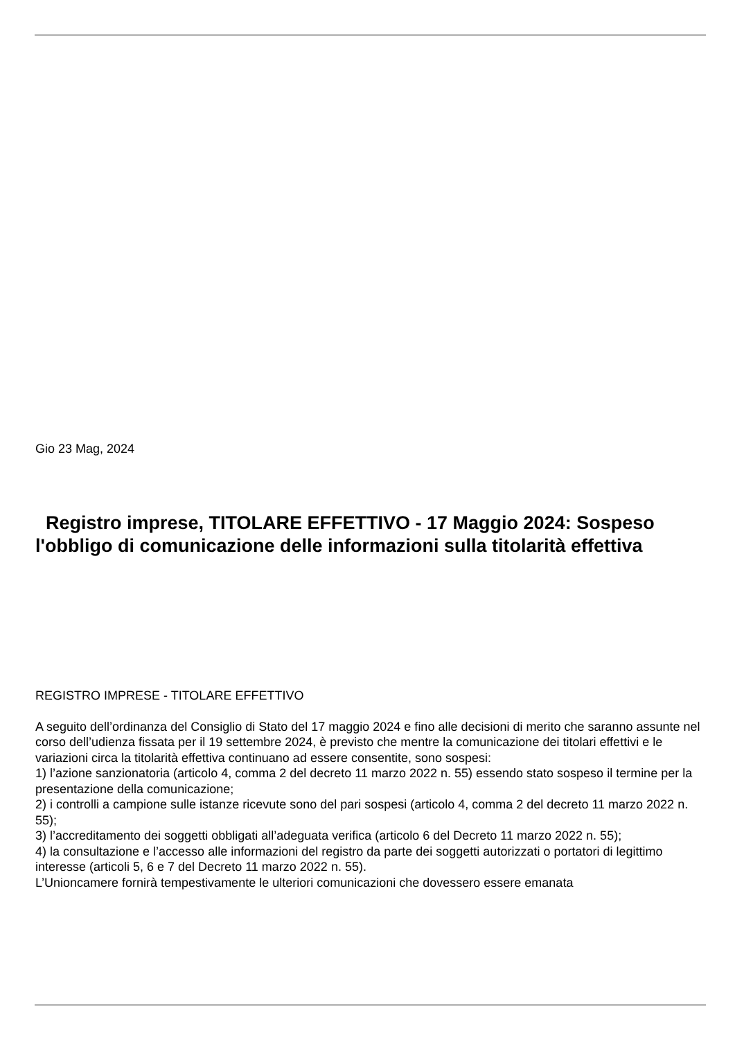Gio 23 Mag, 2024
Registro imprese, TITOLARE EFFETTIVO - 17 Maggio 2024: Sospeso l'obbligo di comunicazione delle informazioni sulla titolarità effettiva
REGISTRO IMPRESE - TITOLARE EFFETTIVO
A seguito dell’ordinanza del Consiglio di Stato del 17 maggio 2024 e fino alle decisioni di merito che saranno assunte nel corso dell’udienza fissata per il 19 settembre 2024, è previsto che mentre la comunicazione dei titolari effettivi e le variazioni circa la titolarità effettiva continuano ad essere consentite, sono sospesi:
1) l’azione sanzionatoria (articolo 4, comma 2 del decreto 11 marzo 2022 n. 55) essendo stato sospeso il termine per la presentazione della comunicazione;
2) i controlli a campione sulle istanze ricevute sono del pari sospesi (articolo 4, comma 2 del decreto 11 marzo 2022 n. 55);
3) l’accreditamento dei soggetti obbligati all’adeguata verifica (articolo 6 del Decreto 11 marzo 2022 n. 55);
4) la consultazione e l’accesso alle informazioni del registro da parte dei soggetti autorizzati o portatori di legittimo interesse (articoli 5, 6 e 7 del Decreto 11 marzo 2022 n. 55).
L’Unioncamere fornirà tempestivamente le ulteriori comunicazioni che dovessero essere emanata